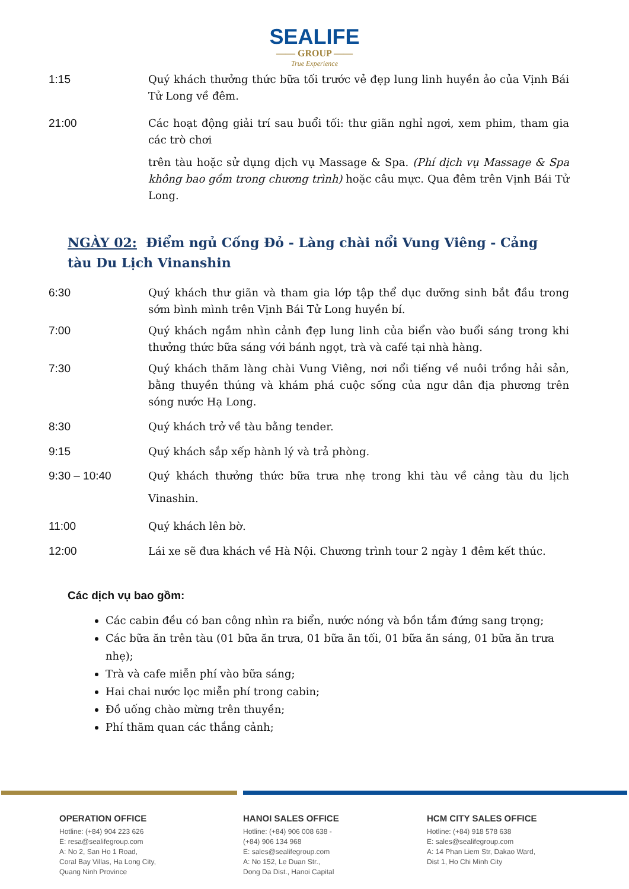SEALIFE
—— GROUP ——
True Experience
1:15 Quý khách thưởng thức bữa tối trước vẻ đẹp lung linh huyền ảo của Vịnh Bái Tử Long về đêm.
21:00 Các hoạt động giải trí sau buổi tối: thư giãn nghỉ ngơi, xem phim, tham gia các trò chơi
trên tàu hoặc sử dụng dịch vụ Massage & Spa. (Phí dịch vụ Massage & Spa không bao gồm trong chương trình) hoặc câu mực. Qua đêm trên Vịnh Bái Tử Long.
NGÀY 02: Điểm ngủ Cống Đỏ - Làng chài nổi Vung Viêng - Cảng tàu Du Lịch Vinanshin
6:30 Quý khách thư giãn và tham gia lớp tập thể dục dưỡng sinh bắt đầu trong sớm bình mình trên Vịnh Bái Tử Long huyền bí.
7:00 Quý khách ngắm nhìn cảnh đẹp lung linh của biển vào buổi sáng trong khi thưởng thức bữa sáng với bánh ngọt, trà và café tại nhà hàng.
7:30 Quý khách thăm làng chài Vung Viêng, nơi nổi tiếng về nuôi trồng hải sản, bằng thuyền thúng và khám phá cuộc sống của ngư dân địa phương trên sóng nước Hạ Long.
8:30 Quý khách trở về tàu bằng tender.
9:15 Quý khách sắp xếp hành lý và trả phòng.
9:30 – 10:40 Quý khách thưởng thức bữa trưa nhẹ trong khi tàu về cảng tàu du lịch Vinashin.
11:00 Quý khách lên bờ.
12:00 Lái xe sẽ đưa khách về Hà Nội. Chương trình tour 2 ngày 1 đêm kết thúc.
Các dịch vụ bao gồm:
Các cabin đều có ban công nhìn ra biển, nước nóng và bồn tắm đứng sang trọng;
Các bữa ăn trên tàu (01 bữa ăn trưa, 01 bữa ăn tối, 01 bữa ăn sáng, 01 bữa ăn trưa nhẹ);
Trà và cafe miễn phí vào bữa sáng;
Hai chai nước lọc miễn phí trong cabin;
Đồ uống chào mừng trên thuyền;
Phí thăm quan các thắng cảnh;
OPERATION OFFICE
Hotline: (+84) 904 223 626
E: resa@sealifegroup.com
A: No 2, San Ho 1 Road,
Coral Bay Villas, Ha Long City,
Quang Ninh Province
HANOI SALES OFFICE
Hotline: (+84) 906 008 638 -
(+84) 906 134 968
E: sales@sealifegroup.com
A: No 152, Le Duan Str.,
Dong Da Dist., Hanoi Capital
HCM CITY SALES OFFICE
Hotline: (+84) 918 578 638
E: sales@sealifegroup.com
A: 14 Phan Liem Str, Dakao Ward,
Dist 1, Ho Chi Minh City